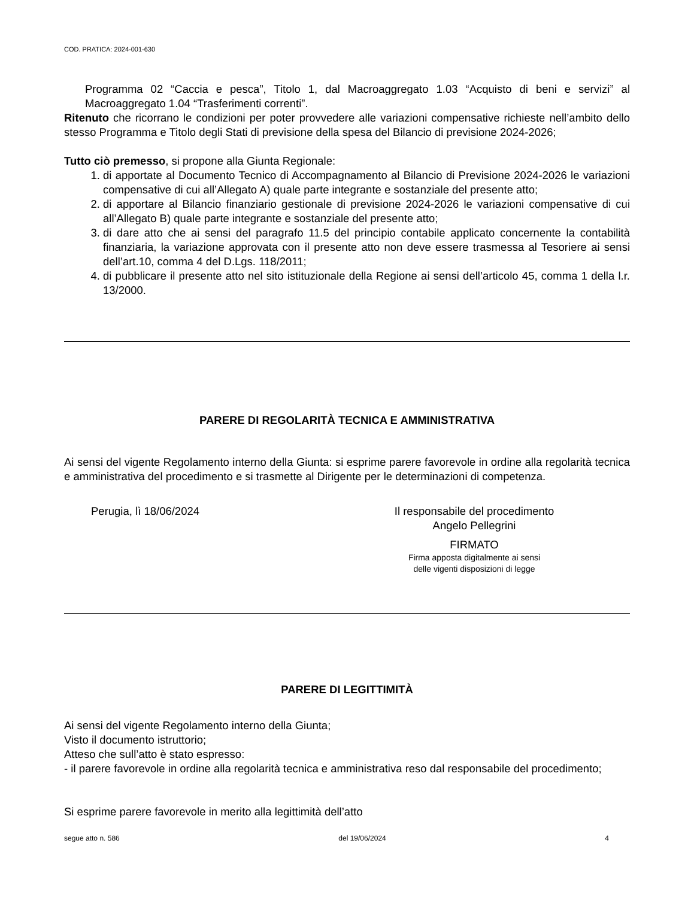COD. PRATICA: 2024-001-630
Programma 02 “Caccia e pesca”, Titolo 1, dal Macroaggregato 1.03 “Acquisto di beni e servizi” al Macroaggregato 1.04 “Trasferimenti correnti”.
Ritenuto che ricorrano le condizioni per poter provvedere alle variazioni compensative richieste nell’ambito dello stesso Programma e Titolo degli Stati di previsione della spesa del Bilancio di previsione 2024-2026;
Tutto ciò premesso, si propone alla Giunta Regionale:
1. di apportate al Documento Tecnico di Accompagnamento al Bilancio di Previsione 2024-2026 le variazioni compensative di cui all’Allegato A) quale parte integrante e sostanziale del presente atto;
2. di apportare al Bilancio finanziario gestionale di previsione 2024-2026 le variazioni compensative di cui all’Allegato B) quale parte integrante e sostanziale del presente atto;
3. di dare atto che ai sensi del paragrafo 11.5 del principio contabile applicato concernente la contabilità finanziaria, la variazione approvata con il presente atto non deve essere trasmessa al Tesoriere ai sensi dell’art.10, comma 4 del D.Lgs. 118/2011;
4. di pubblicare il presente atto nel sito istituzionale della Regione ai sensi dell’articolo 45, comma 1 della l.r. 13/2000.
PARERE DI REGOLARITÀ TECNICA E AMMINISTRATIVA
Ai sensi del vigente Regolamento interno della Giunta: si esprime parere favorevole in ordine alla regolarità tecnica e amministrativa del procedimento e si trasmette al Dirigente per le determinazioni di competenza.
Perugia, lì 18/06/2024 Il responsabile del procedimento
Angelo Pellegrini
FIRMATO
Firma apposta digitalmente ai sensi
delle vigenti disposizioni di legge
PARERE DI LEGITTIMITÀ
Ai sensi del vigente Regolamento interno della Giunta;
Visto il documento istruttorio;
Atteso che sull’atto è stato espresso:
- il parere favorevole in ordine alla regolarità tecnica e amministrativa reso dal responsabile del procedimento;
Si esprime parere favorevole in merito alla legittimità dell’atto
segue atto n. 586 del 19/06/2024 4